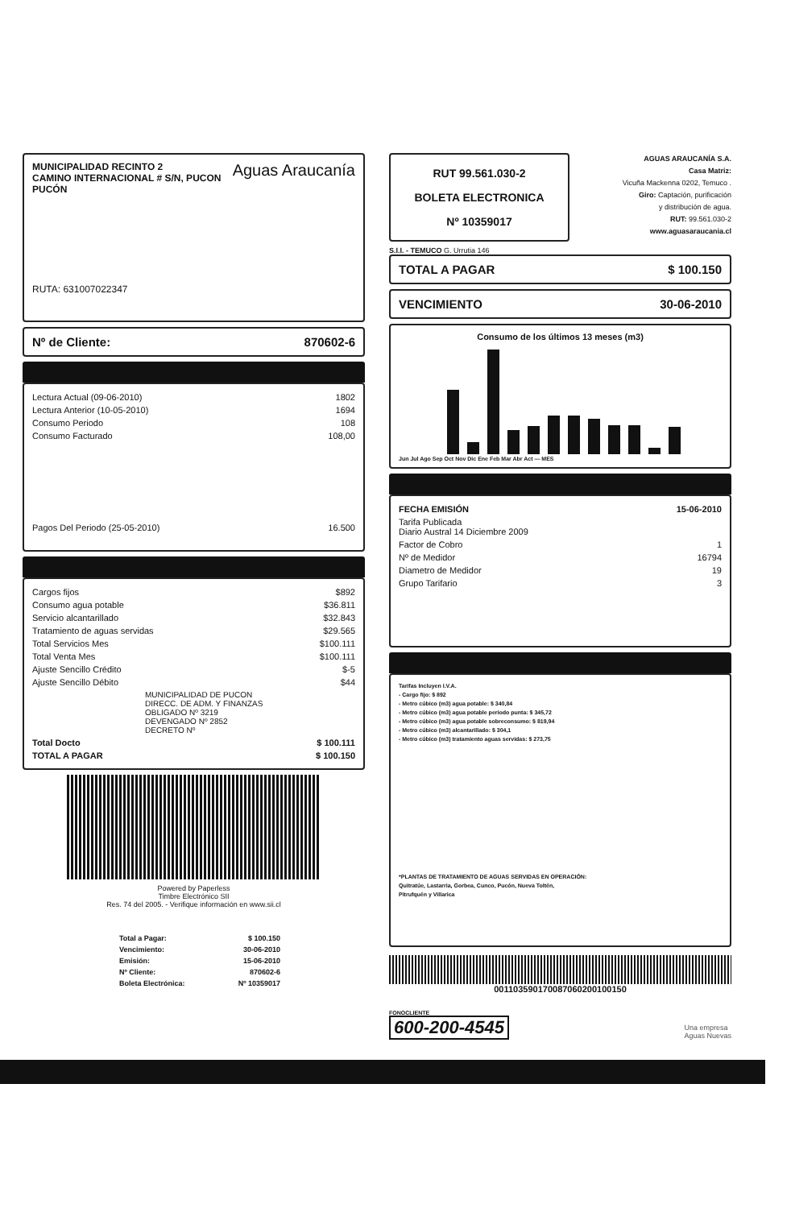MUNICIPALIDAD RECINTO 2
CAMINO INTERNACIONAL # S/N, PUCON
PUCÓN
Aguas Araucanía
RUTA: 631007022347
Nº de Cliente: 870602-6
| Lectura Actual (09-06-2010) | 1802 |
| Lectura Anterior (10-05-2010) | 1694 |
| Consumo Periodo | 108 |
| Consumo Facturado | 108,00 |
| Pagos Del Periodo (25-05-2010) | 16.500 |
| Cargos fijos | $892 |
| Consumo agua potable | $36.811 |
| Servicio alcantarillado | $32.843 |
| Tratamiento de aguas servidas | $29.565 |
| Total Servicios Mes | $100.111 |
| Total Venta Mes | $100.111 |
| Ajuste Sencillo Crédito | $-5 |
| Ajuste Sencillo Débito | $44 |
| MUNICIPALIDAD DE PUCON DIRECC. DE ADM. Y FINANZAS OBLIGADO Nº 3219 DEVENGADO Nº 2852 DECRETO Nº | |
| Total Docto | $ 100.111 |
| TOTAL A PAGAR | $ 100.150 |
Powered by Paperless
Timbre Electrónico SII
Res. 74 del 2005. - Verifique información en www.sii.cl
| Total a Pagar: | $ 100.150 |
| Vencimiento: | 30-06-2010 |
| Emisión: | 15-06-2010 |
| Nº Cliente: | 870602-6 |
| Boleta Electrónica: | Nº 10359017 |
RUT 99.561.030-2
BOLETA ELECTRONICA
Nº 10359017
AGUAS ARAUCANÍA S.A.
Casa Matriz:
Vicuña Mackenna 0202, Temuco .
Giro: Captación, purificación
y distribución de agua.
RUT: 99.561.030-2
www.aguasaraucania.cl
S.I.I. - TEMUCO G. Urrutia 146
TOTAL A PAGAR $ 100.150
VENCIMIENTO 30-06-2010
Consumo de los últimos 13 meses (m3)
Jun Jul Ago Sep Oct Nov Dic Ene Feb Mar Abr Act — MES
| FECHA EMISIÓN | 15-06-2010 |
| Tarifa Publicada Diario Austral 14 Diciembre 2009 | |
| Factor de Cobro | 1 |
| Nº de Medidor | 16794 |
| Diametro de Medidor | 19 |
| Grupo Tarifario | 3 |
Tarifas Incluyen I.V.A.
- Cargo fijo: $ 892
- Metro cúbico (m3) agua potable: $ 340,84
- Metro cúbico (m3) agua potable periodo punta: $ 345,72
- Metro cúbico (m3) agua potable sobreconsumo: $ 819,94
- Metro cúbico (m3) alcantarillado: $ 304,1
- Metro cúbico (m3) tratamiento aguas servidas: $ 273,75
*PLANTAS DE TRATAMIENTO DE AGUAS SERVIDAS EN OPERACIÓN:
Quitratúe, Lastarria, Gorbea, Cunco, Pucón, Nueva Toltén,
Pitrufquén y Villarica
001103590170087060200100150
FONOCLIENTE
600-200-4545
Una empresa
Aguas Nuevas